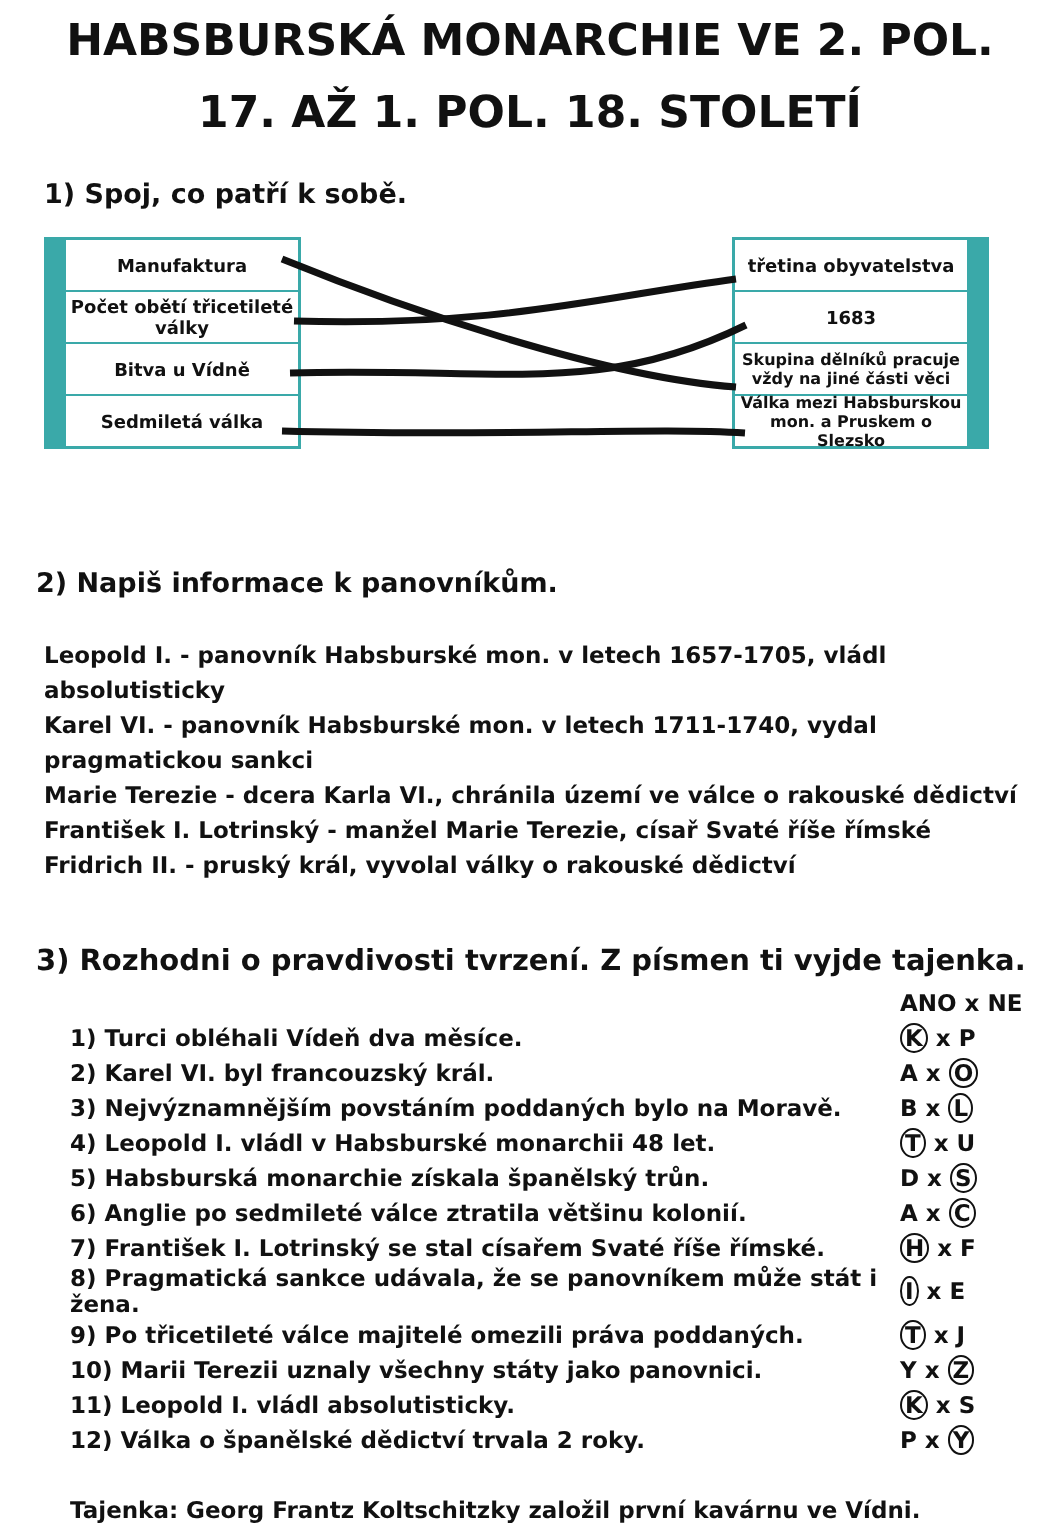HABSBURSKÁ MONARCHIE VE 2. POL.
17. AŽ 1. POL. 18. STOLETÍ
1) Spoj, co patří k sobě.
Manufaktura
Počet obětí třicetileté války
Bitva u Vídně
Sedmiletá válka
třetina obyvatelstva
1683
Skupina dělníků pracuje vždy na jiné části věci
Válka mezi Habsburskou mon. a Pruskem o Slezsko
2) Napiš informace k panovníkům.
Leopold I. - panovník Habsburské mon. v letech 1657-1705, vládl absolutisticky
Karel VI. - panovník Habsburské mon. v letech 1711-1740, vydal pragmatickou sankci
Marie Terezie - dcera Karla VI., chránila území ve válce o rakouské dědictví
František I. Lotrinský - manžel Marie Terezie, císař Svaté říše římské
Fridrich II. - pruský král, vyvolal války o rakouské dědictví
3) Rozhodni o pravdivosti tvrzení. Z písmen ti vyjde tajenka.
| | ANO x NE |
| 1) Turci obléhali Vídeň dva měsíce. | K x P |
| 2) Karel VI. byl francouzský král. | A x O |
| 3) Nejvýznamnějším povstáním poddaných bylo na Moravě. | B x L |
| 4) Leopold I. vládl v Habsburské monarchii 48 let. | T x U |
| 5) Habsburská monarchie získala španělský trůn. | D x S |
| 6) Anglie po sedmileté válce ztratila většinu kolonií. | A x C |
| 7) František I. Lotrinský se stal císařem Svaté říše římské. | H x F |
| 8) Pragmatická sankce udávala, že se panovníkem může stát i žena. | I x E |
| 9) Po třicetileté válce majitelé omezili práva poddaných. | T x J |
| 10) Marii Terezii uznaly všechny státy jako panovnici. | Y x Z |
| 11) Leopold I. vládl absolutisticky. | K x S |
| 12) Válka o španělské dědictví trvala 2 roky. | P x Y |
Tajenka: Georg Frantz Koltschitzky založil první kavárnu ve Vídni.